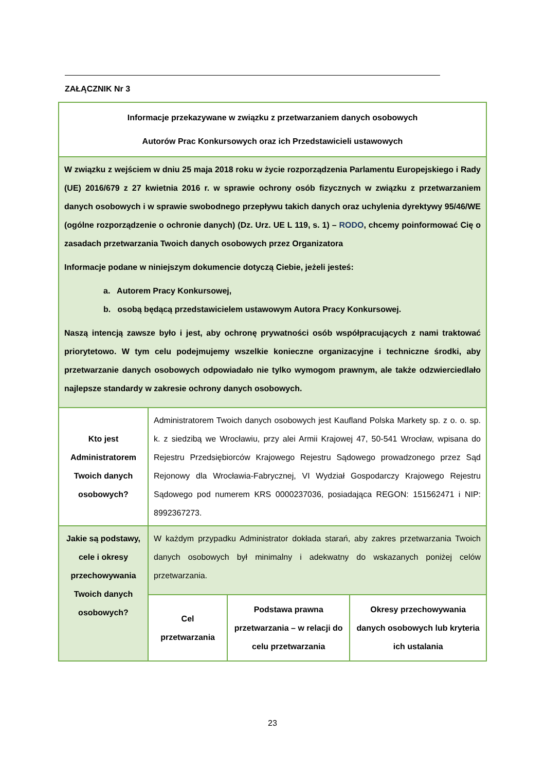ZAŁĄCZNIK Nr 3
| Informacje przekazywane w związku z przetwarzaniem danych osobowych Autorów Prac Konkursowych oraz ich Przedstawicieli ustawowych | | | |
| W związku z wejściem w dniu 25 maja 2018 roku w życie rozporządzenia Parlamentu Europejskiego i Rady (UE) 2016/679 z 27 kwietnia 2016 r. w sprawie ochrony osób fizycznych w związku z przetwarzaniem danych osobowych i w sprawie swobodnego przepływu takich danych oraz uchylenia dyrektywy 95/46/WE (ogólne rozporządzenie o ochronie danych) (Dz. Urz. UE L 119, s. 1) – RODO , chcemy poinformować Cię o zasadach przetwarzania Twoich danych osobowych przez Organizatora Informacje podane w niniejszym dokumencie dotyczą Ciebie, jeżeli jesteś: a. Autorem Pracy Konkursowej, b. osobą będącą przedstawicielem ustawowym Autora Pracy Konkursowej. Naszą intencją zawsze było i jest, aby ochronę prywatności osób współpracujących z nami traktować priorytetowo. W tym celu podejmujemy wszelkie konieczne organizacyjne i techniczne środki, aby przetwarzanie danych osobowych odpowiadało nie tylko wymogom prawnym, ale także odzwierciedlało najlepsze standardy w zakresie ochrony danych osobowych. | | | |
| Kto jest Administratorem Twoich danych osobowych? | Administratorem Twoich danych osobowych jest Kaufland Polska Markety sp. z o. o. sp. k. z siedzibą we Wrocławiu, przy alei Armii Krajowej 47, 50-541 Wrocław, wpisana do Rejestru Przedsiębiorców Krajowego Rejestru Sądowego prowadzonego przez Sąd Rejonowy dla Wrocławia-Fabrycznej, VI Wydział Gospodarczy Krajowego Rejestru Sądowego pod numerem KRS 0000237036, posiadająca REGON: 151562471 i NIP: 8992367273. | | |
| Jakie są podstawy, cele i okresy przechowywania Twoich danych osobowych? | W każdym przypadku Administrator dokłada starań, aby zakres przetwarzania Twoich danych osobowych był minimalny i adekwatny do wskazanych poniżej celów przetwarzania. | | |
| | Cel przetwarzania | Podstawa prawna przetwarzania – w relacji do celu przetwarzania | Okresy przechowywania danych osobowych lub kryteria ich ustalania |
23